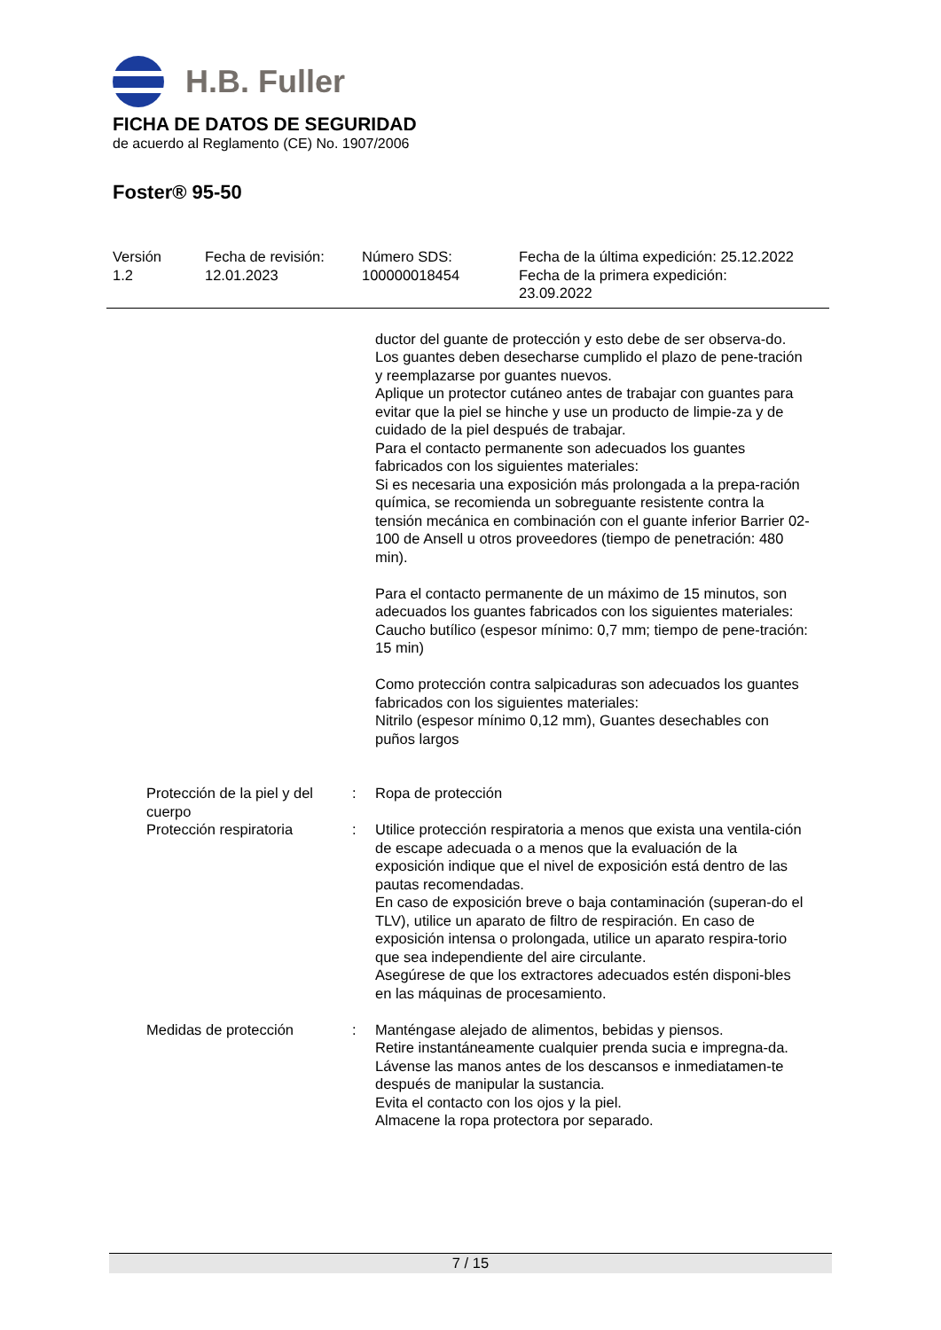H.B. Fuller
FICHA DE DATOS DE SEGURIDAD
de acuerdo al Reglamento (CE) No. 1907/2006
Foster® 95-50
Versión
1.2
Fecha de revisión:
12.01.2023
Número SDS:
100000018454
Fecha de la última expedición: 25.12.2022
Fecha de la primera expedición:
23.09.2022
| | | ductor del guante de protección y esto debe de ser observa-do. Los guantes deben desecharse cumplido el plazo de pene-tración y reemplazarse por guantes nuevos. Aplique un protector cutáneo antes de trabajar con guantes para evitar que la piel se hinche y use un producto de limpie-za y de cuidado de la piel después de trabajar. Para el contacto permanente son adecuados los guantes fabricados con los siguientes materiales: Si es necesaria una exposición más prolongada a la prepa-ración química, se recomienda un sobreguante resistente contra la tensión mecánica en combinación con el guante inferior Barrier 02-100 de Ansell u otros proveedores (tiempo de penetración: 480 min). Para el contacto permanente de un máximo de 15 minutos, son adecuados los guantes fabricados con los siguientes materiales: Caucho butílico (espesor mínimo: 0,7 mm; tiempo de pene-tración: 15 min) Como protección contra salpicaduras son adecuados los guantes fabricados con los siguientes materiales: Nitrilo (espesor mínimo 0,12 mm), Guantes desechables con puños largos |
| Protección de la piel y del cuerpo | : | Ropa de protección |
| Protección respiratoria | : | Utilice protección respiratoria a menos que exista una ventila-ción de escape adecuada o a menos que la evaluación de la exposición indique que el nivel de exposición está dentro de las pautas recomendadas. En caso de exposición breve o baja contaminación (superan-do el TLV), utilice un aparato de filtro de respiración. En caso de exposición intensa o prolongada, utilice un aparato respira-torio que sea independiente del aire circulante. Asegúrese de que los extractores adecuados estén disponi-bles en las máquinas de procesamiento. |
| Medidas de protección | : | Manténgase alejado de alimentos, bebidas y piensos. Retire instantáneamente cualquier prenda sucia e impregna-da. Lávense las manos antes de los descansos e inmediatamen-te después de manipular la sustancia. Evita el contacto con los ojos y la piel. Almacene la ropa protectora por separado. |
7 / 15